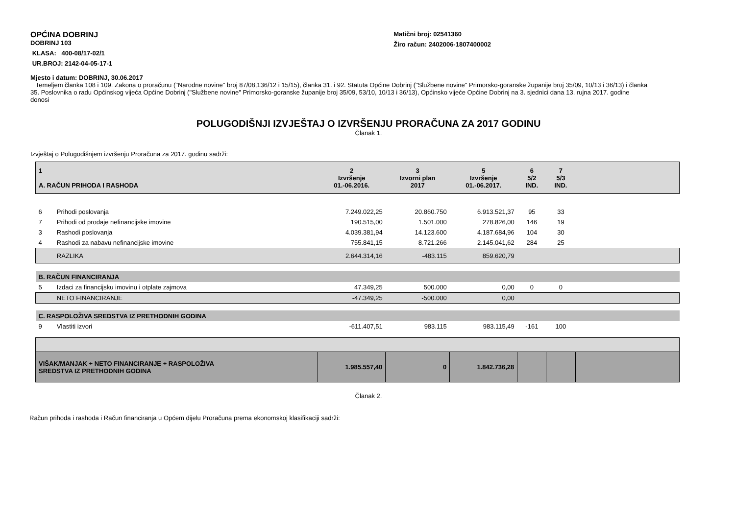OPĆINA DOBRINJ
DOBRINJ 103
KLASA: 400-08/17-02/1
UR.BROJ: 2142-04-05-17-1
Matični broj: 02541360
Žiro račun: 2402006-1807400002
Mjesto i datum: DOBRINJ, 30.06.2017
Temeljem članka 108 i 109. Zakona o proračunu ("Narodne novine" broj 87/08,136/12 i 15/15), članka 31. i 92. Statuta Općine Dobrinj ("Službene novine" Primorsko-goranske županije broj 35/09, 10/13 i 36/13) i članka 35. Poslovnika o radu Općinskog vijeća Općine Dobrinj ("Službene novine" Primorsko-goranske županije broj 35/09, 53/10, 10/13 i 36/13), Općinsko vijeće Općine Dobrinj na 3. sjednici dana 13. rujna 2017. godine donosi
POLUGODIŠNJI IZVJEŠTAJ O IZVRŠENJU PRORAČUNA ZA 2017 GODINU
Članak 1.
Izvještaj o Polugodišnjem izvršenju Proračuna za 2017. godinu sadrži:
| 1 A. RAČUN PRIHODA I RASHODA | | 2 Izvršenje 01.-06.2016. | 3 Izvorni plan 2017 | 5 Izvršenje 01.-06.2017. | 6 5/2 IND. | 7 5/3 IND. | |
| 6 | Prihodi poslovanja | 7.249.022,25 | 20.860.750 | 6.913.521,37 | 95 | 33 | |
| 7 | Prihodi od prodaje nefinancijske imovine | 190.515,00 | 1.501.000 | 278.826,00 | 146 | 19 | |
| 3 | Rashodi poslovanja | 4.039.381,94 | 14.123.600 | 4.187.684,96 | 104 | 30 | |
| 4 | Rashodi za nabavu nefinancijske imovine | 755.841,15 | 8.721.266 | 2.145.041,62 | 284 | 25 | |
| | RAZLIKA | 2.644.314,16 | -483.115 | 859.620,79 | | | |
| B. RAČUN FINANCIRANJA | | | | | | | |
| 5 | Izdaci za financijsku imovinu i otplate zajmova | 47.349,25 | 500.000 | 0,00 | 0 | 0 | |
| | NETO FINANCIRANJE | -47.349,25 | -500.000 | 0,00 | | | |
| C. RASPOLOŽIVA SREDSTVA IZ PRETHODNIH GODINA | | | | | | | |
| 9 | Vlastiti izvori | -611.407,51 | 983.115 | 983.115,49 | -161 | 100 | |
| VIŠAK/MANJAK + NETO FINANCIRANJE + RASPOLOŽIVA SREDSTVA IZ PRETHODNIH GODINA | | 1.985.557,40 | 0 | 1.842.736,28 | | | |
Članak 2.
Račun prihoda i rashoda i Račun financiranja u Općem dijelu Proračuna prema ekonomskoj klasifikaciji sadrži: